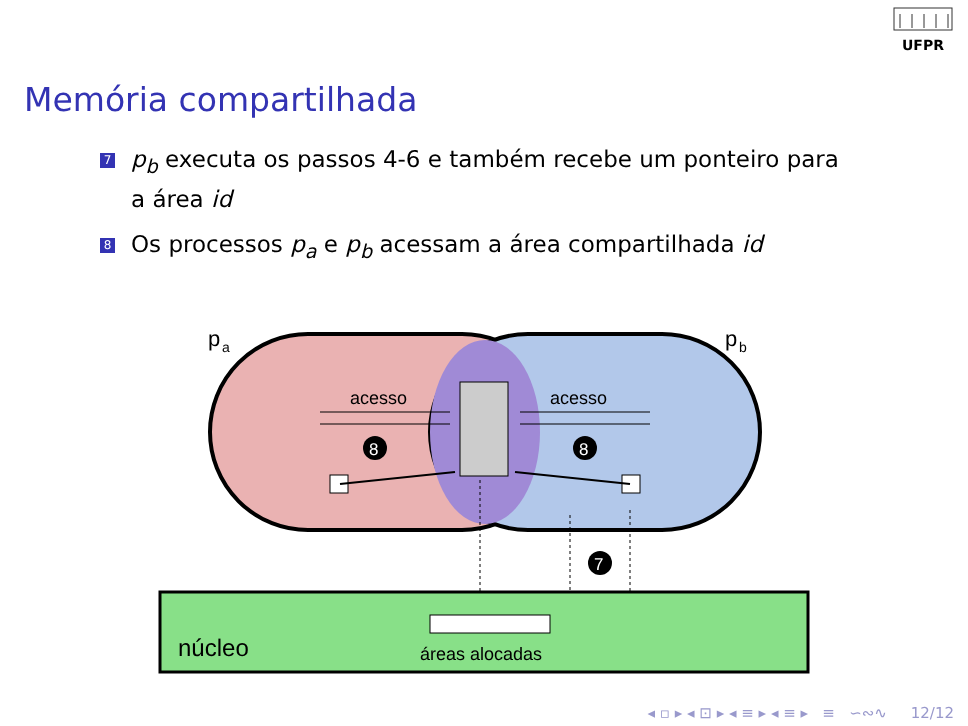UFPR
Memória compartilhada
7 p<sub>b</sub> executa os passos 4-6 e também recebe um ponteiro para a área id
8 Os processos p<sub>a</sub> e p<sub>b</sub> acessam a área compartilhada id
p
a
p
b
acesso
acesso
8
8
7
núcleo
áreas alocadas
◂ ▫ ▸ ◂ ⊡ ▸ ◂ ≡ ▸ ◂ ≡ ▸ ≡ ∽∾∿ 12/12